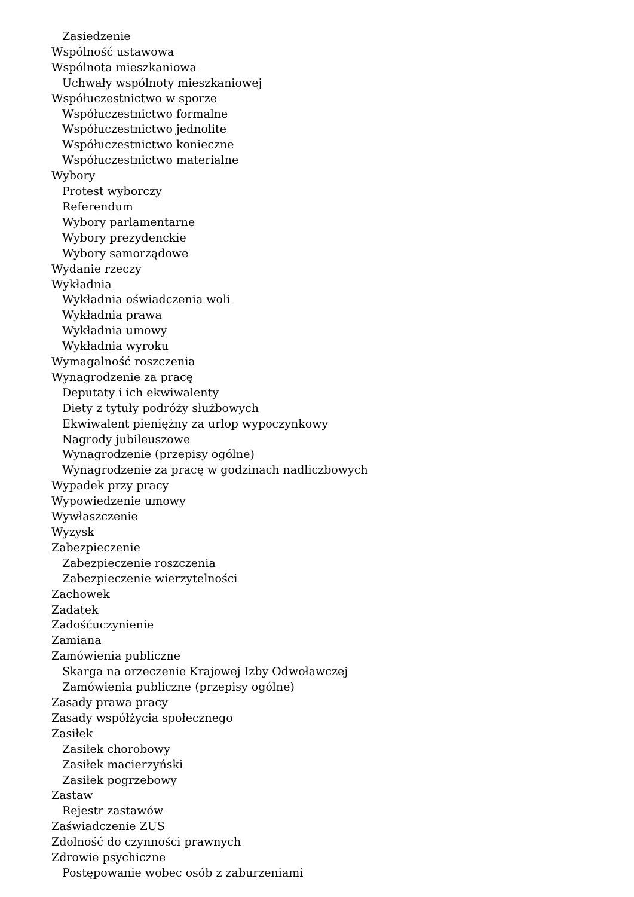Zasiedzenie
Wspólność ustawowa
Wspólnota mieszkaniowa
Uchwały wspólnoty mieszkaniowej
Współuczestnictwo w sporze
Współuczestnictwo formalne
Współuczestnictwo jednolite
Współuczestnictwo konieczne
Współuczestnictwo materialne
Wybory
Protest wyborczy
Referendum
Wybory parlamentarne
Wybory prezydenckie
Wybory samorządowe
Wydanie rzeczy
Wykładnia
Wykładnia oświadczenia woli
Wykładnia prawa
Wykładnia umowy
Wykładnia wyroku
Wymagalność roszczenia
Wynagrodzenie za pracę
Deputaty i ich ekwiwalenty
Diety z tytuły podróży służbowych
Ekwiwalent pieniężny za urlop wypoczynkowy
Nagrody jubileuszowe
Wynagrodzenie (przepisy ogólne)
Wynagrodzenie za pracę w godzinach nadliczbowych
Wypadek przy pracy
Wypowiedzenie umowy
Wywłaszczenie
Wyzysk
Zabezpieczenie
Zabezpieczenie roszczenia
Zabezpieczenie wierzytelności
Zachowek
Zadatek
Zadośćuczynienie
Zamiana
Zamówienia publiczne
Skarga na orzeczenie Krajowej Izby Odwoławczej
Zamówienia publiczne (przepisy ogólne)
Zasady prawa pracy
Zasady współżycia społecznego
Zasiłek
Zasiłek chorobowy
Zasiłek macierzyński
Zasiłek pogrzebowy
Zastaw
Rejestr zastawów
Zaświadczenie ZUS
Zdolność do czynności prawnych
Zdrowie psychiczne
Postępowanie wobec osób z zaburzeniami